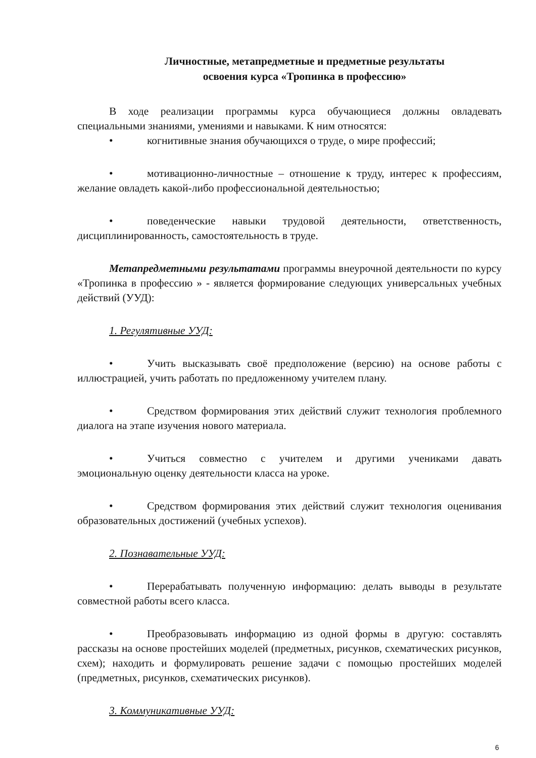Личностные, метапредметные и предметные результаты
освоения курса «Тропинка в профессию»
В ходе реализации программы курса обучающиеся должны овладевать специальными знаниями, умениями и навыками. К ним относятся:
• когнитивные знания обучающихся о труде, о мире профессий;
• мотивационно-личностные – отношение к труду, интерес к профессиям, желание овладеть какой-либо профессиональной деятельностью;
• поведенческие навыки трудовой деятельности, ответственность, дисциплинированность, самостоятельность в труде.
Метапредметными результатами программы внеурочной деятельности по курсу «Тропинка в профессию » - является формирование следующих универсальных учебных действий (УУД):
1. Регулятивные УУД:
• Учить высказывать своё предположение (версию) на основе работы с иллюстрацией, учить работать по предложенному учителем плану.
• Средством формирования этих действий служит технология проблемного диалога на этапе изучения нового материала.
• Учиться совместно с учителем и другими учениками давать эмоциональную оценку деятельности класса на уроке.
• Средством формирования этих действий служит технология оценивания образовательных достижений (учебных успехов).
2. Познавательные УУД:
• Перерабатывать полученную информацию: делать выводы в результате совместной работы всего класса.
• Преобразовывать информацию из одной формы в другую: составлять рассказы на основе простейших моделей (предметных, рисунков, схематических рисунков, схем); находить и формулировать решение задачи с помощью простейших моделей (предметных, рисунков, схематических рисунков).
3. Коммуникативные УУД:
6